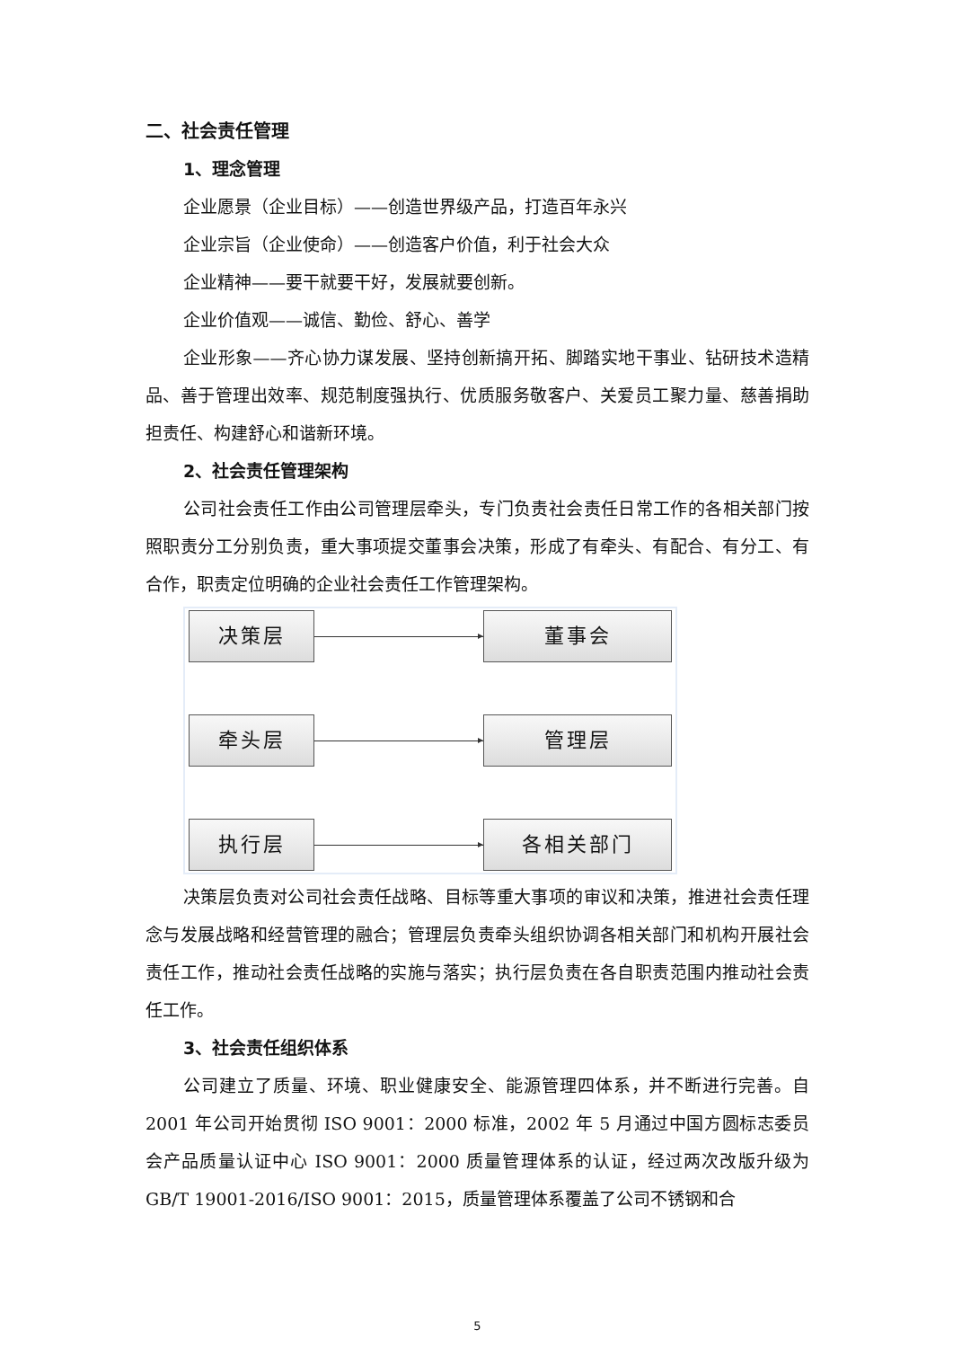二、社会责任管理
1、理念管理
企业愿景（企业目标）——创造世界级产品，打造百年永兴
企业宗旨（企业使命）——创造客户价值，利于社会大众
企业精神——要干就要干好，发展就要创新。
企业价值观——诚信、勤俭、舒心、善学
企业形象——齐心协力谋发展、坚持创新搞开拓、脚踏实地干事业、钻研技术造精品、善于管理出效率、规范制度强执行、优质服务敬客户、关爱员工聚力量、慈善捐助担责任、构建舒心和谐新环境。
2、社会责任管理架构
公司社会责任工作由公司管理层牵头，专门负责社会责任日常工作的各相关部门按照职责分工分别负责，重大事项提交董事会决策，形成了有牵头、有配合、有分工、有合作，职责定位明确的企业社会责任工作管理架构。
决策层 董事会
牵头层 管理层
执行层 各相关部门
决策层负责对公司社会责任战略、目标等重大事项的审议和决策，推进社会责任理念与发展战略和经营管理的融合；管理层负责牵头组织协调各相关部门和机构开展社会责任工作，推动社会责任战略的实施与落实；执行层负责在各自职责范围内推动社会责任工作。
3、社会责任组织体系
公司建立了质量、环境、职业健康安全、能源管理四体系，并不断进行完善。自 2001 年公司开始贯彻 ISO 9001：2000 标准，2002 年 5 月通过中国方圆标志委员会产品质量认证中心 ISO 9001：2000 质量管理体系的认证，经过两次改版升级为 GB/T 19001-2016/ISO 9001：2015，质量管理体系覆盖了公司不锈钢和合
5